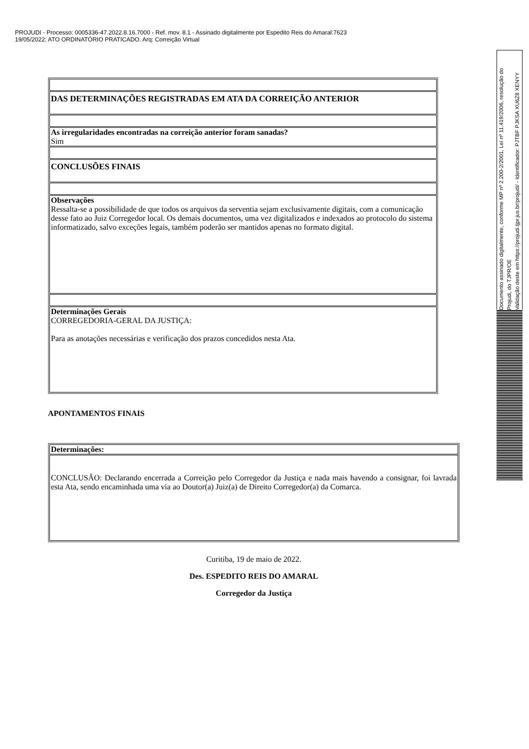PROJUDI - Processo: 0005336-47.2022.8.16.7000 - Ref. mov. 8.1 - Assinado digitalmente por Espedito Reis do Amaral:7623
19/05/2022: ATO ORDINATÓRIO PRATICADO. Arq: Correição Virtual
Documento assinado digitalmente, conforme MP nº 2.200-2/2001, Lei nº 11.419/2006, resolução do Projudi, do TJPR/OE
Validação deste em https://projudi.tjpr.jus.br/projudi/ - Identificador: PJTBF PJKSA XU6Z8 XENYY
| DAS DETERMINAÇÕES REGISTRADAS EM ATA DA CORREIÇÃO ANTERIOR |
| As irregularidades encontradas na correição anterior foram sanadas? Sim |
| CONCLUSÕES FINAIS |
| Observações Ressalta-se a possibilidade de que todos os arquivos da serventia sejam exclusivamente digitais, com a comunicação desse fato ao Juiz Corregedor local. Os demais documentos, uma vez digitalizados e indexados ao protocolo do sistema informatizado, salvo exceções legais, também poderão ser mantidos apenas no formato digital. |
| Determinações Gerais CORREGEDORIA-GERAL DA JUSTIÇA: Para as anotações necessárias e verificação dos prazos concedidos nesta Ata. |
APONTAMENTOS FINAIS
| Determinações: |
| CONCLUSÃO: Declarando encerrada a Correição pelo Corregedor da Justiça e nada mais havendo a consignar, foi lavrada esta Ata, sendo encaminhada uma via ao Doutor(a) Juiz(a) de Direito Corregedor(a) da Comarca. |
Curitiba, 19 de maio de 2022.
Des. ESPEDITO REIS DO AMARAL
Corregedor da Justiça